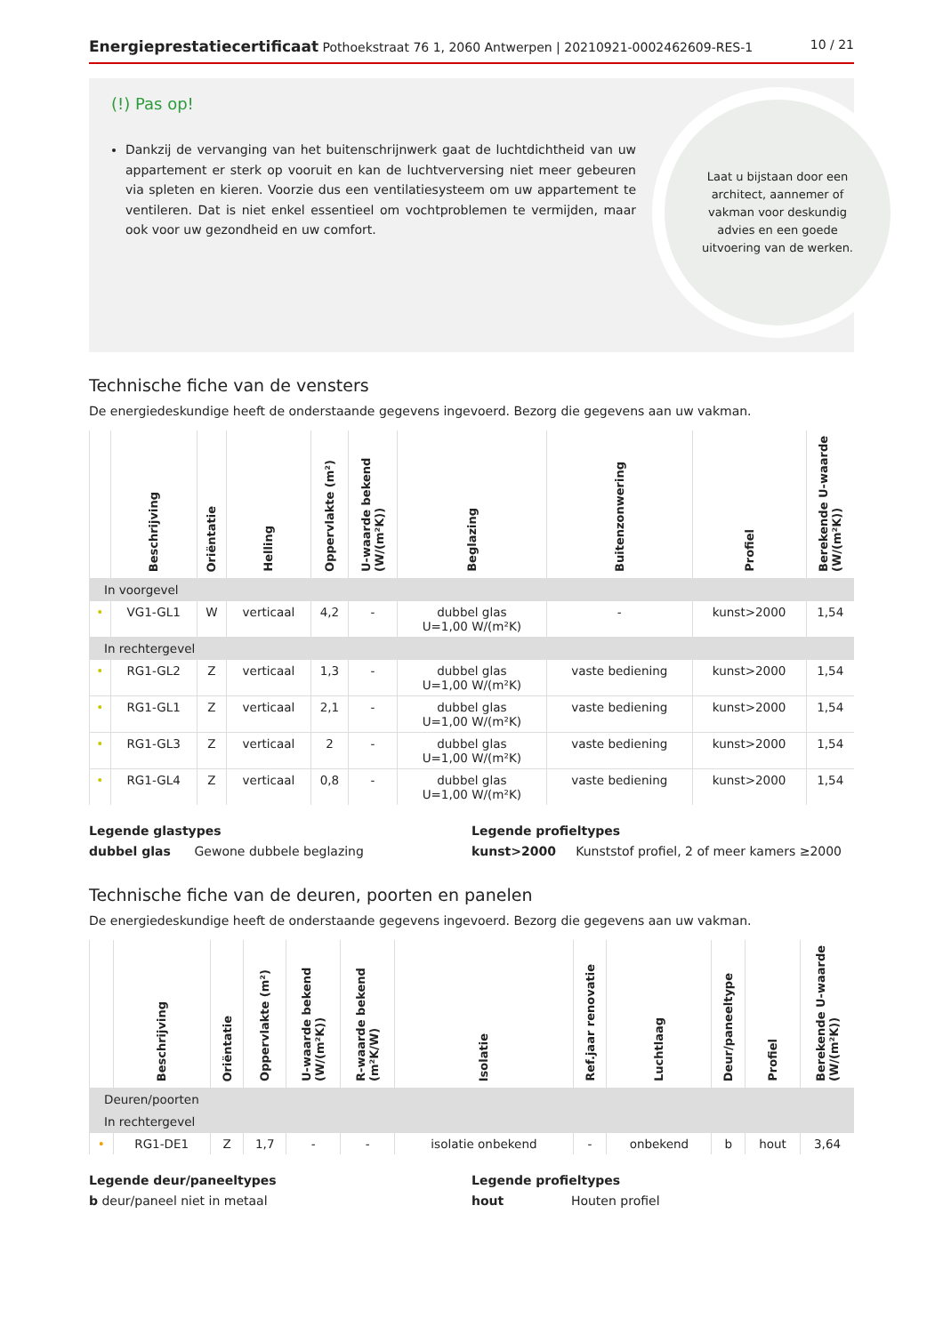Energieprestatiecertificaat Pothoekstraat 76 1, 2060 Antwerpen | 20210921-0002462609-RES-1
10 / 21
(!) Pas op!
Dankzij de vervanging van het buitenschrijnwerk gaat de luchtdichtheid van uw appartement er sterk op vooruit en kan de luchtverversing niet meer gebeuren via spleten en kieren. Voorzie dus een ventilatiesysteem om uw appartement te ventileren. Dat is niet enkel essentieel om vochtproblemen te vermijden, maar ook voor uw gezondheid en uw comfort.
Laat u bijstaan door een architect, aannemer of vakman voor deskundig advies en een goede uitvoering van de werken.
Technische fiche van de vensters
De energiedeskundige heeft de onderstaande gegevens ingevoerd. Bezorg die gegevens aan uw vakman.
| | Beschrijving | Oriëntatie | Helling | Oppervlakte (m²) | U-waarde bekend (W/(m²K)) | Beglazing | Buitenzonwering | Profiel | Berekende U-waarde (W/(m²K)) |
| --- | --- | --- | --- | --- | --- | --- | --- | --- | --- |
| In voorgevel | | | | | | | | | |
| • | VG1-GL1 | W | verticaal | 4,2 | - | dubbel glas U=1,00 W/(m²K) | - | kunst>2000 | 1,54 |
| In rechtergevel | | | | | | | | | |
| • | RG1-GL2 | Z | verticaal | 1,3 | - | dubbel glas U=1,00 W/(m²K) | vaste bediening | kunst>2000 | 1,54 |
| • | RG1-GL1 | Z | verticaal | 2,1 | - | dubbel glas U=1,00 W/(m²K) | vaste bediening | kunst>2000 | 1,54 |
| • | RG1-GL3 | Z | verticaal | 2 | - | dubbel glas U=1,00 W/(m²K) | vaste bediening | kunst>2000 | 1,54 |
| • | RG1-GL4 | Z | verticaal | 0,8 | - | dubbel glas U=1,00 W/(m²K) | vaste bediening | kunst>2000 | 1,54 |
Legende glastypes
dubbel glas Gewone dubbele beglazing
Legende profieltypes
kunst>2000 Kunststof profiel, 2 of meer kamers ≥2000
Technische fiche van de deuren, poorten en panelen
De energiedeskundige heeft de onderstaande gegevens ingevoerd. Bezorg die gegevens aan uw vakman.
| | Beschrijving | Oriëntatie | Oppervlakte (m²) | U-waarde bekend (W/(m²K)) | R-waarde bekend (m²K/W) | Isolatie | Ref.jaar renovatie | Luchtlaag | Deur/paneeltype | Profiel | Berekende U-waarde (W/(m²K)) |
| --- | --- | --- | --- | --- | --- | --- | --- | --- | --- | --- | --- |
| Deuren/poorten | | | | | | | | | | | |
| In rechtergevel | | | | | | | | | | | |
| • | RG1-DE1 | Z | 1,7 | - | - | isolatie onbekend | - | onbekend | b | hout | 3,64 |
Legende deur/paneeltypes
b deur/paneel niet in metaal
Legende profieltypes
hout Houten profiel